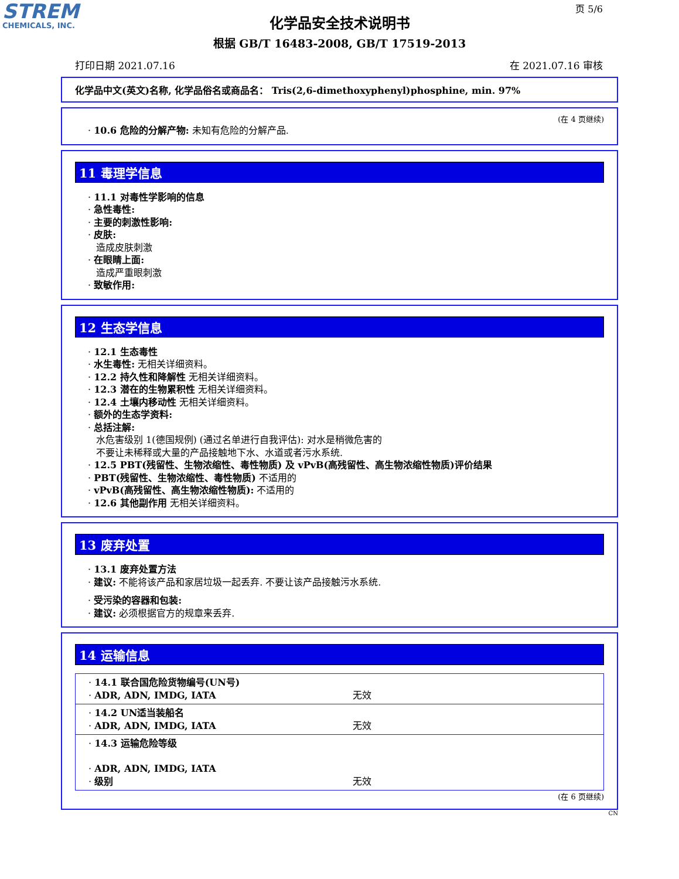STREM
CHEMICALS, INC.
页 5/6
化学品安全技术说明书
根据 GB/T 16483-2008, GB/T 17519-2013
打印日期 2021.07.16 在 2021.07.16 审核
化学品中文(英文)名称, 化学品俗名或商品名： Tris(2,6-dimethoxyphenyl)phosphine, min. 97%
(在 4 页继续)
· 10.6 危险的分解产物: 未知有危险的分解产品.
11 毒理学信息
· 11.1 对毒性学影响的信息
· 急性毒性:
· 主要的刺激性影响:
· 皮肤:
造成皮肤刺激
· 在眼睛上面:
造成严重眼刺激
· 致敏作用:
12 生态学信息
· 12.1 生态毒性
· 水生毒性: 无相关详细资料。
· 12.2 持久性和降解性 无相关详细资料。
· 12.3 潜在的生物累积性 无相关详细资料。
· 12.4 土壤内移动性 无相关详细资料。
· 额外的生态学资料:
· 总括注解:
水危害级别 1(德国规例) (通过名单进行自我评估): 对水是稍微危害的
不要让未稀释或大量的产品接触地下水、水道或者污水系统.
· 12.5 PBT(残留性、生物浓缩性、毒性物质) 及 vPvB(高残留性、高生物浓缩性物质)评价结果
· PBT(残留性、生物浓缩性、毒性物质) 不适用的
· vPvB(高残留性、高生物浓缩性物质): 不适用的
· 12.6 其他副作用 无相关详细资料。
13 废弃处置
· 13.1 废弃处置方法
· 建议: 不能将该产品和家居垃圾一起丢弃. 不要让该产品接触污水系统.
· 受污染的容器和包装:
· 建议: 必须根据官方的规章来丢弃.
14 运输信息
| · 14.1 联合国危险货物编号(UN号) · ADR, ADN, IMDG, IATA | 无效 |
| · 14.2 UN适当装船名 · ADR, ADN, IMDG, IATA | 无效 |
| · 14.3 运输危险等级 · ADR, ADN, IMDG, IATA · 级别 | 无效 |
(在 6 页继续)
CN